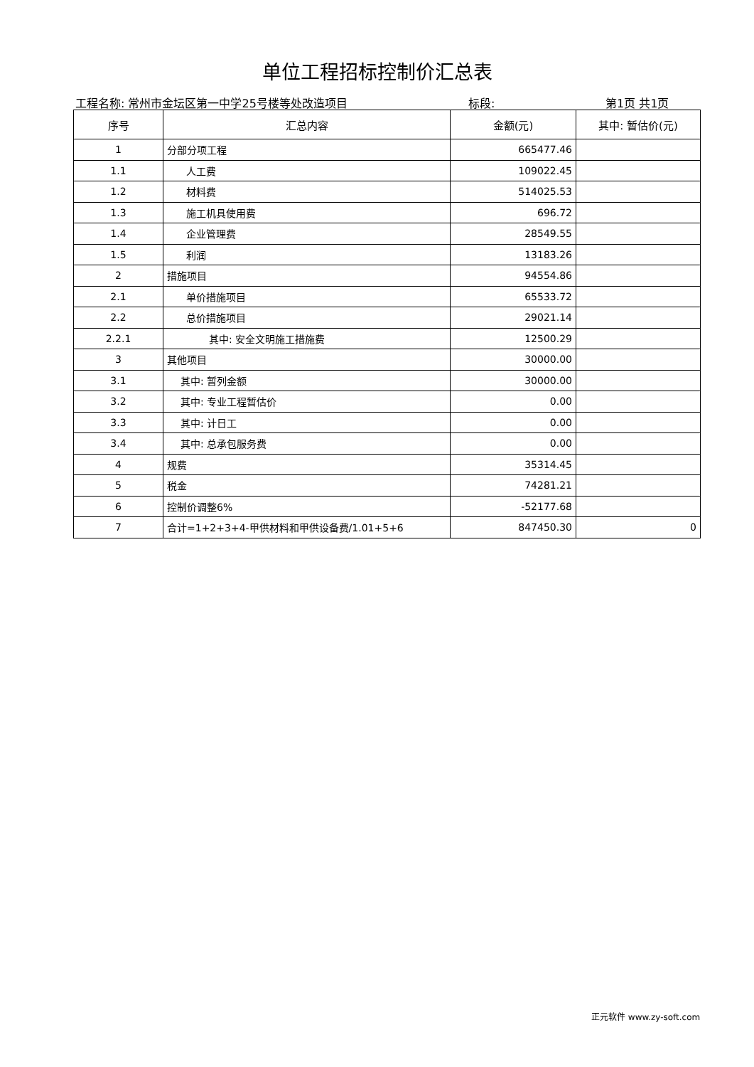单位工程招标控制价汇总表
工程名称: 常州市金坛区第一中学25号楼等处改造项目 标段: 第1页 共1页
| 序号 | 汇总内容 | 金额(元) | 其中: 暂估价(元) |
| --- | --- | --- | --- |
| 1 | 分部分项工程 | 665477.46 | |
| 1.1 | 人工费 | 109022.45 | |
| 1.2 | 材料费 | 514025.53 | |
| 1.3 | 施工机具使用费 | 696.72 | |
| 1.4 | 企业管理费 | 28549.55 | |
| 1.5 | 利润 | 13183.26 | |
| 2 | 措施项目 | 94554.86 | |
| 2.1 | 单价措施项目 | 65533.72 | |
| 2.2 | 总价措施项目 | 29021.14 | |
| 2.2.1 | 其中: 安全文明施工措施费 | 12500.29 | |
| 3 | 其他项目 | 30000.00 | |
| 3.1 | 其中: 暂列金额 | 30000.00 | |
| 3.2 | 其中: 专业工程暂估价 | 0.00 | |
| 3.3 | 其中: 计日工 | 0.00 | |
| 3.4 | 其中: 总承包服务费 | 0.00 | |
| 4 | 规费 | 35314.45 | |
| 5 | 税金 | 74281.21 | |
| 6 | 控制价调整6% | -52177.68 | |
| 7 | 合计=1+2+3+4-甲供材料和甲供设备费/1.01+5+6 | 847450.30 | 0 |
正元软件 www.zy-soft.com